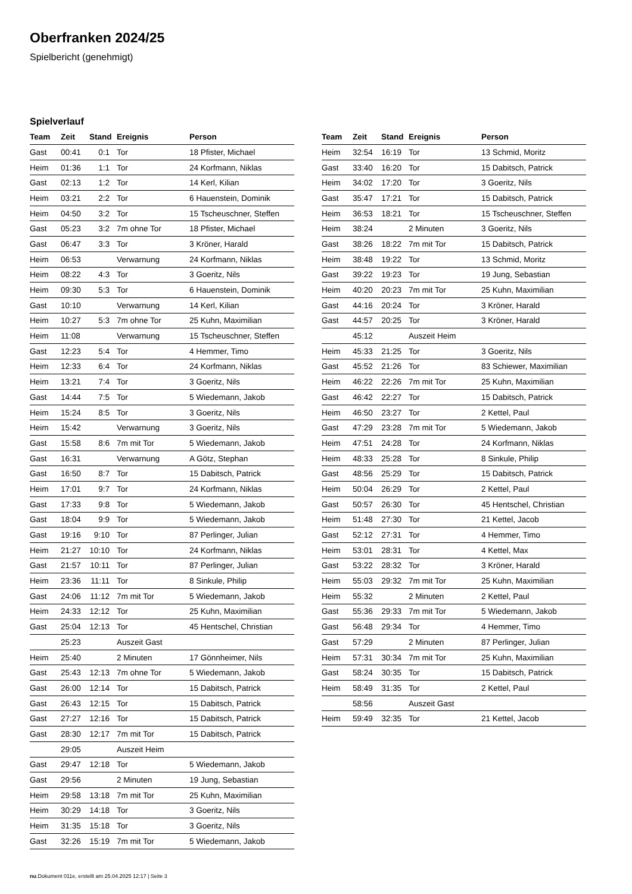Oberfranken 2024/25
Spielbericht (genehmigt)
Spielverlauf
| Team | Zeit | Stand | Ereignis | Person |
| --- | --- | --- | --- | --- |
| Gast | 00:41 | 0:1 | Tor | 18 Pfister, Michael |
| Heim | 01:36 | 1:1 | Tor | 24 Korfmann, Niklas |
| Gast | 02:13 | 1:2 | Tor | 14 Kerl, Kilian |
| Heim | 03:21 | 2:2 | Tor | 6 Hauenstein, Dominik |
| Heim | 04:50 | 3:2 | Tor | 15 Tscheuschner, Steffen |
| Gast | 05:23 | 3:2 | 7m ohne Tor | 18 Pfister, Michael |
| Gast | 06:47 | 3:3 | Tor | 3 Kröner, Harald |
| Heim | 06:53 | | Verwarnung | 24 Korfmann, Niklas |
| Heim | 08:22 | 4:3 | Tor | 3 Goeritz, Nils |
| Heim | 09:30 | 5:3 | Tor | 6 Hauenstein, Dominik |
| Gast | 10:10 | | Verwarnung | 14 Kerl, Kilian |
| Heim | 10:27 | 5:3 | 7m ohne Tor | 25 Kuhn, Maximilian |
| Heim | 11:08 | | Verwarnung | 15 Tscheuschner, Steffen |
| Gast | 12:23 | 5:4 | Tor | 4 Hemmer, Timo |
| Heim | 12:33 | 6:4 | Tor | 24 Korfmann, Niklas |
| Heim | 13:21 | 7:4 | Tor | 3 Goeritz, Nils |
| Gast | 14:44 | 7:5 | Tor | 5 Wiedemann, Jakob |
| Heim | 15:24 | 8:5 | Tor | 3 Goeritz, Nils |
| Heim | 15:42 | | Verwarnung | 3 Goeritz, Nils |
| Gast | 15:58 | 8:6 | 7m mit Tor | 5 Wiedemann, Jakob |
| Gast | 16:31 | | Verwarnung | A Götz, Stephan |
| Gast | 16:50 | 8:7 | Tor | 15 Dabitsch, Patrick |
| Heim | 17:01 | 9:7 | Tor | 24 Korfmann, Niklas |
| Gast | 17:33 | 9:8 | Tor | 5 Wiedemann, Jakob |
| Gast | 18:04 | 9:9 | Tor | 5 Wiedemann, Jakob |
| Gast | 19:16 | 9:10 | Tor | 87 Perlinger, Julian |
| Heim | 21:27 | 10:10 | Tor | 24 Korfmann, Niklas |
| Gast | 21:57 | 10:11 | Tor | 87 Perlinger, Julian |
| Heim | 23:36 | 11:11 | Tor | 8 Sinkule, Philip |
| Gast | 24:06 | 11:12 | 7m mit Tor | 5 Wiedemann, Jakob |
| Heim | 24:33 | 12:12 | Tor | 25 Kuhn, Maximilian |
| Gast | 25:04 | 12:13 | Tor | 45 Hentschel, Christian |
| | 25:23 | | Auszeit Gast | |
| Heim | 25:40 | | 2 Minuten | 17 Gönnheimer, Nils |
| Gast | 25:43 | 12:13 | 7m ohne Tor | 5 Wiedemann, Jakob |
| Gast | 26:00 | 12:14 | Tor | 15 Dabitsch, Patrick |
| Gast | 26:43 | 12:15 | Tor | 15 Dabitsch, Patrick |
| Gast | 27:27 | 12:16 | Tor | 15 Dabitsch, Patrick |
| Gast | 28:30 | 12:17 | 7m mit Tor | 15 Dabitsch, Patrick |
| | 29:05 | | Auszeit Heim | |
| Gast | 29:47 | 12:18 | Tor | 5 Wiedemann, Jakob |
| Gast | 29:56 | | 2 Minuten | 19 Jung, Sebastian |
| Heim | 29:58 | 13:18 | 7m mit Tor | 25 Kuhn, Maximilian |
| Heim | 30:29 | 14:18 | Tor | 3 Goeritz, Nils |
| Heim | 31:35 | 15:18 | Tor | 3 Goeritz, Nils |
| Gast | 32:26 | 15:19 | 7m mit Tor | 5 Wiedemann, Jakob |
| Team | Zeit | Stand | Ereignis | Person |
| --- | --- | --- | --- | --- |
| Heim | 32:54 | 16:19 | Tor | 13 Schmid, Moritz |
| Gast | 33:40 | 16:20 | Tor | 15 Dabitsch, Patrick |
| Heim | 34:02 | 17:20 | Tor | 3 Goeritz, Nils |
| Gast | 35:47 | 17:21 | Tor | 15 Dabitsch, Patrick |
| Heim | 36:53 | 18:21 | Tor | 15 Tscheuschner, Steffen |
| Heim | 38:24 | | 2 Minuten | 3 Goeritz, Nils |
| Gast | 38:26 | 18:22 | 7m mit Tor | 15 Dabitsch, Patrick |
| Heim | 38:48 | 19:22 | Tor | 13 Schmid, Moritz |
| Gast | 39:22 | 19:23 | Tor | 19 Jung, Sebastian |
| Heim | 40:20 | 20:23 | 7m mit Tor | 25 Kuhn, Maximilian |
| Gast | 44:16 | 20:24 | Tor | 3 Kröner, Harald |
| Gast | 44:57 | 20:25 | Tor | 3 Kröner, Harald |
| | 45:12 | | Auszeit Heim | |
| Heim | 45:33 | 21:25 | Tor | 3 Goeritz, Nils |
| Gast | 45:52 | 21:26 | Tor | 83 Schiewer, Maximilian |
| Heim | 46:22 | 22:26 | 7m mit Tor | 25 Kuhn, Maximilian |
| Gast | 46:42 | 22:27 | Tor | 15 Dabitsch, Patrick |
| Heim | 46:50 | 23:27 | Tor | 2 Kettel, Paul |
| Gast | 47:29 | 23:28 | 7m mit Tor | 5 Wiedemann, Jakob |
| Heim | 47:51 | 24:28 | Tor | 24 Korfmann, Niklas |
| Heim | 48:33 | 25:28 | Tor | 8 Sinkule, Philip |
| Gast | 48:56 | 25:29 | Tor | 15 Dabitsch, Patrick |
| Heim | 50:04 | 26:29 | Tor | 2 Kettel, Paul |
| Gast | 50:57 | 26:30 | Tor | 45 Hentschel, Christian |
| Heim | 51:48 | 27:30 | Tor | 21 Kettel, Jacob |
| Gast | 52:12 | 27:31 | Tor | 4 Hemmer, Timo |
| Heim | 53:01 | 28:31 | Tor | 4 Kettel, Max |
| Gast | 53:22 | 28:32 | Tor | 3 Kröner, Harald |
| Heim | 55:03 | 29:32 | 7m mit Tor | 25 Kuhn, Maximilian |
| Heim | 55:32 | | 2 Minuten | 2 Kettel, Paul |
| Gast | 55:36 | 29:33 | 7m mit Tor | 5 Wiedemann, Jakob |
| Gast | 56:48 | 29:34 | Tor | 4 Hemmer, Timo |
| Gast | 57:29 | | 2 Minuten | 87 Perlinger, Julian |
| Heim | 57:31 | 30:34 | 7m mit Tor | 25 Kuhn, Maximilian |
| Gast | 58:24 | 30:35 | Tor | 15 Dabitsch, Patrick |
| Heim | 58:49 | 31:35 | Tor | 2 Kettel, Paul |
| | 58:56 | | Auszeit Gast | |
| Heim | 59:49 | 32:35 | Tor | 21 Kettel, Jacob |
nu.Dokument 011e, erstellt am 25.04.2025 12:17 | Seite 3